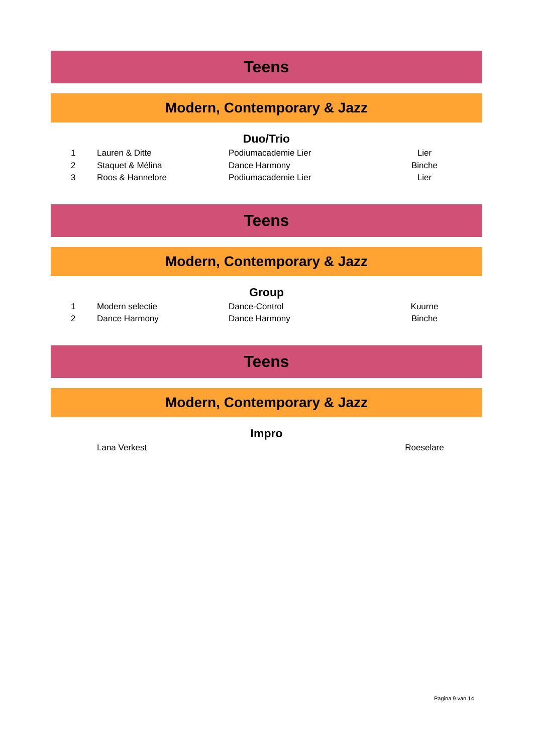Teens
Modern, Contemporary & Jazz
Duo/Trio
| 1 | Lauren & Ditte | Podiumacademie Lier | Lier | |
| 2 | Staquet & Mélina | Dance Harmony | Binche | |
| 3 | Roos & Hannelore | Podiumacademie Lier | Lier | |
Teens
Modern, Contemporary & Jazz
Group
| 1 | Modern selectie | Dance-Control | Kuurne | |
| 2 | Dance Harmony | Dance Harmony | Binche | |
Teens
Modern, Contemporary & Jazz
Impro
| | Lana Verkest | | Roeselare | |
Pagina 9 van 14